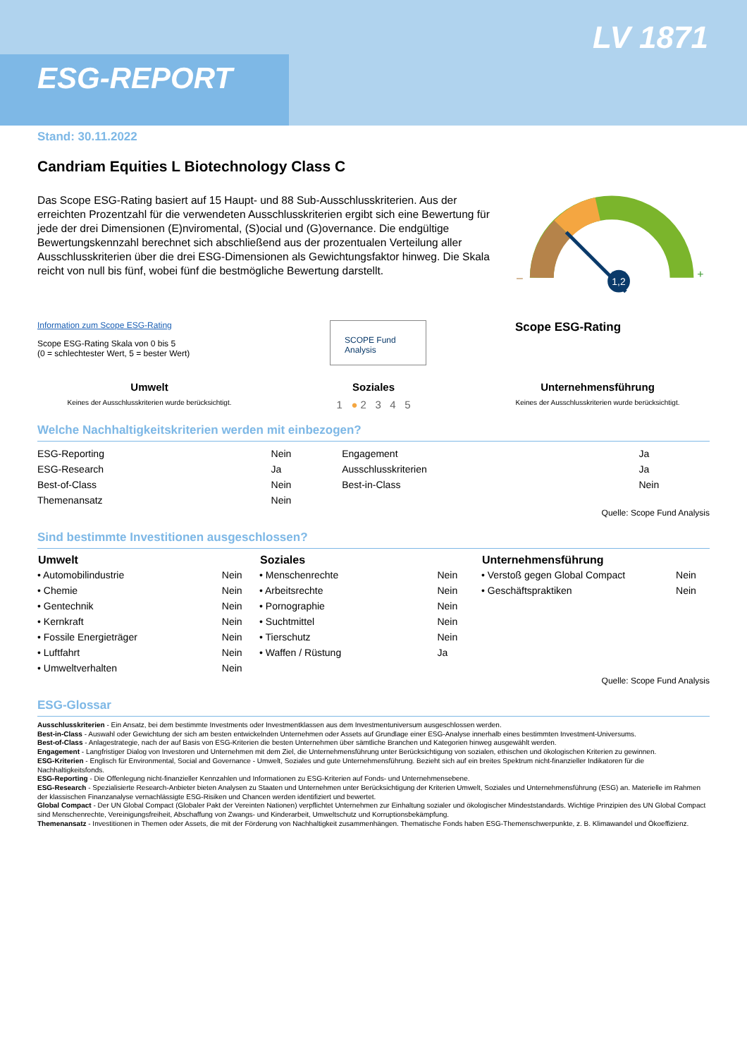ESG-REPORT
LV 1871
Stand: 30.11.2022
Candriam Equities L Biotechnology Class C
Das Scope ESG-Rating basiert auf 15 Haupt- und 88 Sub-Ausschlusskriterien. Aus der erreichten Prozentzahl für die verwendeten Ausschlusskriterien ergibt sich eine Bewertung für jede der drei Dimensionen (E)nviromental, (S)ocial und (G)overnance. Die endgültige Bewertungskennzahl berechnet sich abschließend aus der prozentualen Verteilung aller Ausschlusskriterien über die drei ESG-Dimensionen als Gewichtungsfaktor hinweg. Die Skala reicht von null bis fünf, wobei fünf die bestmögliche Bewertung darstellt.
1,2
–
+
Information zum Scope ESG-Rating
Scope ESG-Rating Skala von 0 bis 5
(0 = schlechtester Wert, 5 = bester Wert)
SCOPE Fund Analysis
Scope ESG-Rating
Umwelt
Keines der Ausschlusskriterien wurde berücksichtigt.
Soziales
1 ● 2 3 4 5
Unternehmensführung
Keines der Ausschlusskriterien wurde berücksichtigt.
Welche Nachhaltigkeitskriterien werden mit einbezogen?
| ESG-Reporting | Nein | Engagement | Ja |
| ESG-Research | Ja | Ausschlusskriterien | Ja |
| Best-of-Class | Nein | Best-in-Class | Nein |
| Themenansatz | Nein | | |
Quelle: Scope Fund Analysis
Sind bestimmte Investitionen ausgeschlossen?
| Umwelt | |
| --- | --- |
| • Automobilindustrie | Nein |
| • Chemie | Nein |
| • Gentechnik | Nein |
| • Kernkraft | Nein |
| • Fossile Energieträger | Nein |
| • Luftfahrt | Nein |
| • Umweltverhalten | Nein |
| Soziales | |
| --- | --- |
| • Menschenrechte | Nein |
| • Arbeitsrechte | Nein |
| • Pornographie | Nein |
| • Suchtmittel | Nein |
| • Tierschutz | Nein |
| • Waffen / Rüstung | Ja |
| Unternehmensführung | |
| --- | --- |
| • Verstoß gegen Global Compact | Nein |
| • Geschäftspraktiken | Nein |
Quelle: Scope Fund Analysis
ESG-Glossar
Ausschlusskriterien - Ein Ansatz, bei dem bestimmte Investments oder Investmentklassen aus dem Investmentuniversum ausgeschlossen werden.
Best-in-Class - Auswahl oder Gewichtung der sich am besten entwickelnden Unternehmen oder Assets auf Grundlage einer ESG-Analyse innerhalb eines bestimmten Investment-Universums.
Best-of-Class - Anlagestrategie, nach der auf Basis von ESG-Kriterien die besten Unternehmen über sämtliche Branchen und Kategorien hinweg ausgewählt werden.
Engagement - Langfristiger Dialog von Investoren und Unternehmen mit dem Ziel, die Unternehmensführung unter Berücksichtigung von sozialen, ethischen und ökologischen Kriterien zu gewinnen.
ESG-Kriterien - Englisch für Environmental, Social and Governance - Umwelt, Soziales und gute Unternehmensführung. Bezieht sich auf ein breites Spektrum nicht-finanzieller Indikatoren für die Nachhaltigkeitsfonds.
ESG-Reporting - Die Offenlegung nicht-finanzieller Kennzahlen und Informationen zu ESG-Kriterien auf Fonds- und Unternehmensebene.
ESG-Research - Spezialisierte Research-Anbieter bieten Analysen zu Staaten und Unternehmen unter Berücksichtigung der Kriterien Umwelt, Soziales und Unternehmensführung (ESG) an. Materielle im Rahmen der klassischen Finanzanalyse vernachlässigte ESG-Risiken und Chancen werden identifiziert und bewertet.
Global Compact - Der UN Global Compact (Globaler Pakt der Vereinten Nationen) verpflichtet Unternehmen zur Einhaltung sozialer und ökologischer Mindeststandards. Wichtige Prinzipien des UN Global Compact sind Menschenrechte, Vereinigungsfreiheit, Abschaffung von Zwangs- und Kinderarbeit, Umweltschutz und Korruptionsbekämpfung.
Themenansatz - Investitionen in Themen oder Assets, die mit der Förderung von Nachhaltigkeit zusammenhängen. Thematische Fonds haben ESG-Themenschwerpunkte, z. B. Klimawandel und Ökoeffizienz.